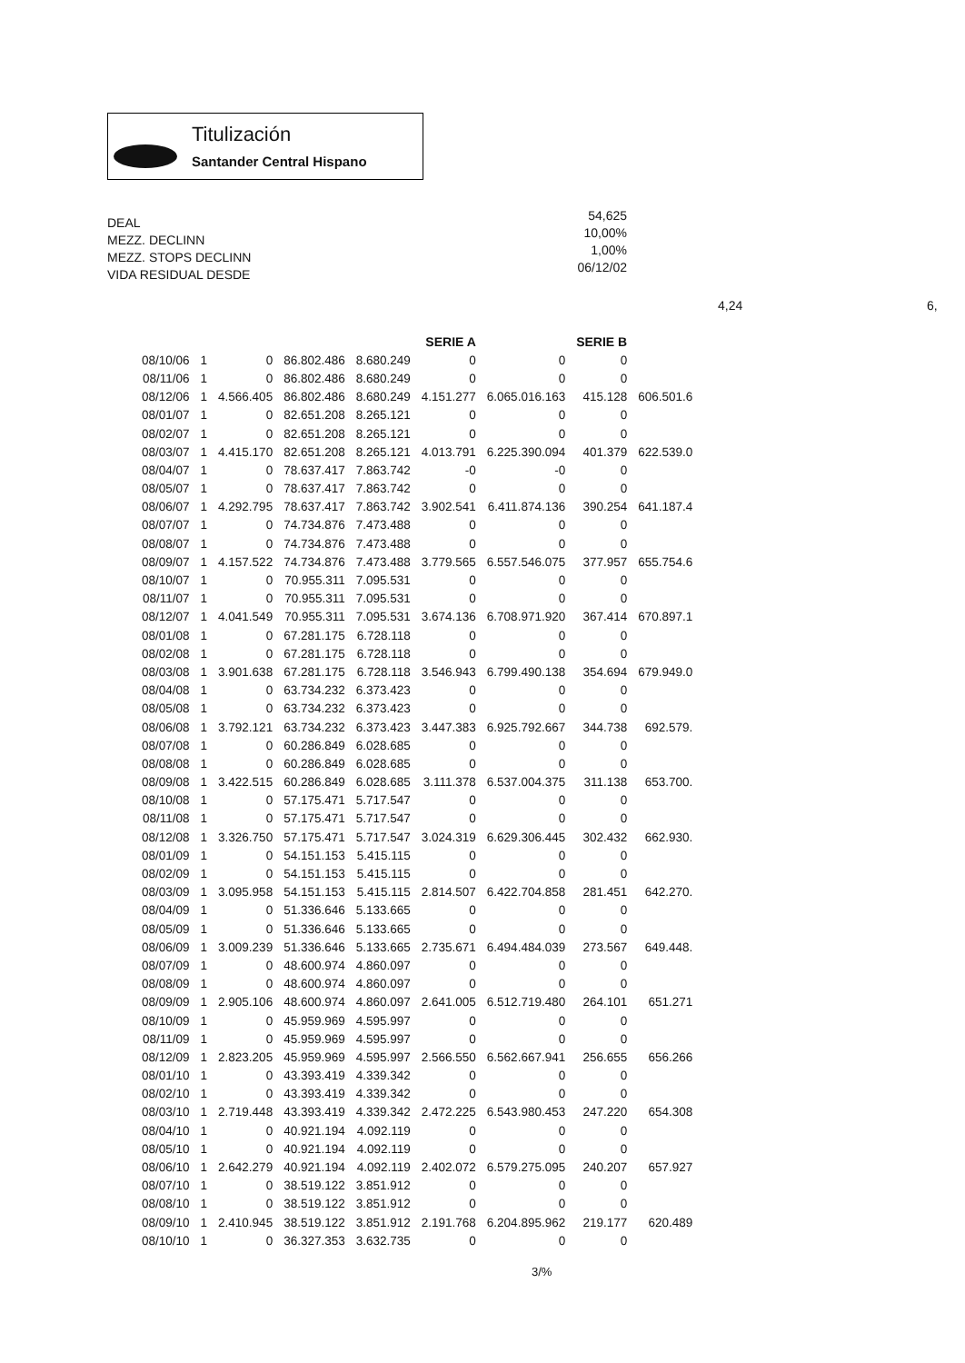Titulización
Santander Central Hispano
DEAL
MEZZ. DECLINN
MEZZ. STOPS DECLINN
VIDA RESIDUAL DESDE
54,625
10,00%
1,00%
06/12/02
4,24 6,
| | | | | | SERIE A | | SERIE B | |
| --- | --- | --- | --- | --- | --- | --- | --- | --- |
| 08/10/06 | 1 | 0 | 86.802.486 | 8.680.249 | 0 | 0 | 0 | |
| 08/11/06 | 1 | 0 | 86.802.486 | 8.680.249 | 0 | 0 | 0 | |
| 08/12/06 | 1 | 4.566.405 | 86.802.486 | 8.680.249 | 4.151.277 | 6.065.016.163 | 415.128 | 606.501.6 |
| 08/01/07 | 1 | 0 | 82.651.208 | 8.265.121 | 0 | 0 | 0 | |
| 08/02/07 | 1 | 0 | 82.651.208 | 8.265.121 | 0 | 0 | 0 | |
| 08/03/07 | 1 | 4.415.170 | 82.651.208 | 8.265.121 | 4.013.791 | 6.225.390.094 | 401.379 | 622.539.0 |
| 08/04/07 | 1 | 0 | 78.637.417 | 7.863.742 | -0 | -0 | 0 | |
| 08/05/07 | 1 | 0 | 78.637.417 | 7.863.742 | 0 | 0 | 0 | |
| 08/06/07 | 1 | 4.292.795 | 78.637.417 | 7.863.742 | 3.902.541 | 6.411.874.136 | 390.254 | 641.187.4 |
| 08/07/07 | 1 | 0 | 74.734.876 | 7.473.488 | 0 | 0 | 0 | |
| 08/08/07 | 1 | 0 | 74.734.876 | 7.473.488 | 0 | 0 | 0 | |
| 08/09/07 | 1 | 4.157.522 | 74.734.876 | 7.473.488 | 3.779.565 | 6.557.546.075 | 377.957 | 655.754.6 |
| 08/10/07 | 1 | 0 | 70.955.311 | 7.095.531 | 0 | 0 | 0 | |
| 08/11/07 | 1 | 0 | 70.955.311 | 7.095.531 | 0 | 0 | 0 | |
| 08/12/07 | 1 | 4.041.549 | 70.955.311 | 7.095.531 | 3.674.136 | 6.708.971.920 | 367.414 | 670.897.1 |
| 08/01/08 | 1 | 0 | 67.281.175 | 6.728.118 | 0 | 0 | 0 | |
| 08/02/08 | 1 | 0 | 67.281.175 | 6.728.118 | 0 | 0 | 0 | |
| 08/03/08 | 1 | 3.901.638 | 67.281.175 | 6.728.118 | 3.546.943 | 6.799.490.138 | 354.694 | 679.949.0 |
| 08/04/08 | 1 | 0 | 63.734.232 | 6.373.423 | 0 | 0 | 0 | |
| 08/05/08 | 1 | 0 | 63.734.232 | 6.373.423 | 0 | 0 | 0 | |
| 08/06/08 | 1 | 3.792.121 | 63.734.232 | 6.373.423 | 3.447.383 | 6.925.792.667 | 344.738 | 692.579. |
| 08/07/08 | 1 | 0 | 60.286.849 | 6.028.685 | 0 | 0 | 0 | |
| 08/08/08 | 1 | 0 | 60.286.849 | 6.028.685 | 0 | 0 | 0 | |
| 08/09/08 | 1 | 3.422.515 | 60.286.849 | 6.028.685 | 3.111.378 | 6.537.004.375 | 311.138 | 653.700. |
| 08/10/08 | 1 | 0 | 57.175.471 | 5.717.547 | 0 | 0 | 0 | |
| 08/11/08 | 1 | 0 | 57.175.471 | 5.717.547 | 0 | 0 | 0 | |
| 08/12/08 | 1 | 3.326.750 | 57.175.471 | 5.717.547 | 3.024.319 | 6.629.306.445 | 302.432 | 662.930. |
| 08/01/09 | 1 | 0 | 54.151.153 | 5.415.115 | 0 | 0 | 0 | |
| 08/02/09 | 1 | 0 | 54.151.153 | 5.415.115 | 0 | 0 | 0 | |
| 08/03/09 | 1 | 3.095.958 | 54.151.153 | 5.415.115 | 2.814.507 | 6.422.704.858 | 281.451 | 642.270. |
| 08/04/09 | 1 | 0 | 51.336.646 | 5.133.665 | 0 | 0 | 0 | |
| 08/05/09 | 1 | 0 | 51.336.646 | 5.133.665 | 0 | 0 | 0 | |
| 08/06/09 | 1 | 3.009.239 | 51.336.646 | 5.133.665 | 2.735.671 | 6.494.484.039 | 273.567 | 649.448. |
| 08/07/09 | 1 | 0 | 48.600.974 | 4.860.097 | 0 | 0 | 0 | |
| 08/08/09 | 1 | 0 | 48.600.974 | 4.860.097 | 0 | 0 | 0 | |
| 08/09/09 | 1 | 2.905.106 | 48.600.974 | 4.860.097 | 2.641.005 | 6.512.719.480 | 264.101 | 651.271 |
| 08/10/09 | 1 | 0 | 45.959.969 | 4.595.997 | 0 | 0 | 0 | |
| 08/11/09 | 1 | 0 | 45.959.969 | 4.595.997 | 0 | 0 | 0 | |
| 08/12/09 | 1 | 2.823.205 | 45.959.969 | 4.595.997 | 2.566.550 | 6.562.667.941 | 256.655 | 656.266 |
| 08/01/10 | 1 | 0 | 43.393.419 | 4.339.342 | 0 | 0 | 0 | |
| 08/02/10 | 1 | 0 | 43.393.419 | 4.339.342 | 0 | 0 | 0 | |
| 08/03/10 | 1 | 2.719.448 | 43.393.419 | 4.339.342 | 2.472.225 | 6.543.980.453 | 247.220 | 654.308 |
| 08/04/10 | 1 | 0 | 40.921.194 | 4.092.119 | 0 | 0 | 0 | |
| 08/05/10 | 1 | 0 | 40.921.194 | 4.092.119 | 0 | 0 | 0 | |
| 08/06/10 | 1 | 2.642.279 | 40.921.194 | 4.092.119 | 2.402.072 | 6.579.275.095 | 240.207 | 657.927 |
| 08/07/10 | 1 | 0 | 38.519.122 | 3.851.912 | 0 | 0 | 0 | |
| 08/08/10 | 1 | 0 | 38.519.122 | 3.851.912 | 0 | 0 | 0 | |
| 08/09/10 | 1 | 2.410.945 | 38.519.122 | 3.851.912 | 2.191.768 | 6.204.895.962 | 219.177 | 620.489 |
| 08/10/10 | 1 | 0 | 36.327.353 | 3.632.735 | 0 | 0 | 0 | |
3/%